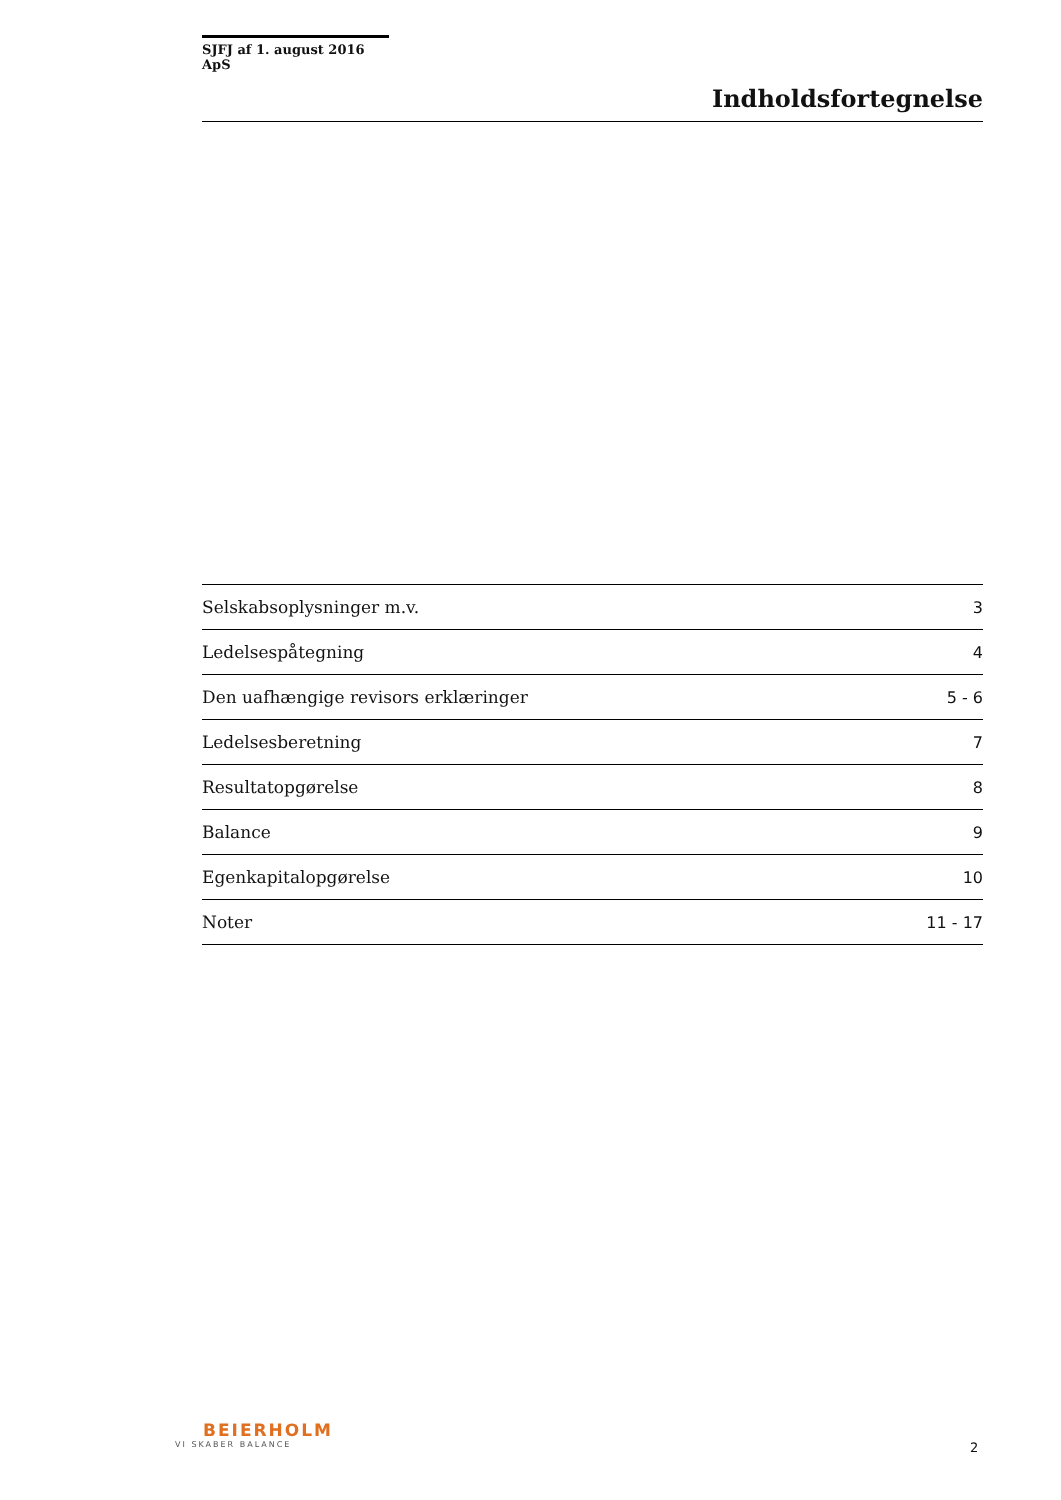SJFJ af 1. august 2016 ApS
Indholdsfortegnelse
| Selskabsoplysninger m.v. | 3 |
| Ledelsespåtegning | 4 |
| Den uafhængige revisors erklæringer | 5 - 6 |
| Ledelsesberetning | 7 |
| Resultatopgørelse | 8 |
| Balance | 9 |
| Egenkapitalopgørelse | 10 |
| Noter | 11 - 17 |
BEIERHOLM
VI SKABER BALANCE
2